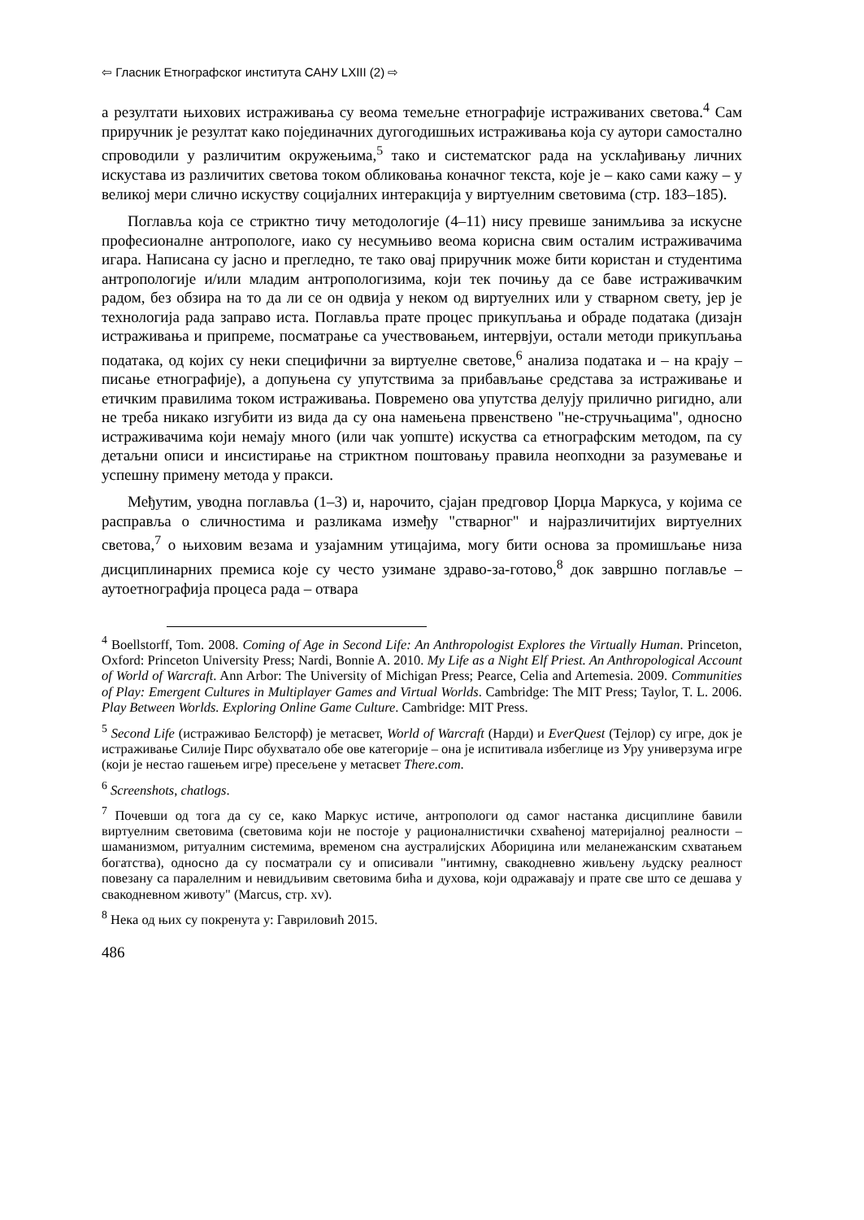⇦ Гласник Етнографског института САНУ LXIII (2) ⇨
а резултати њихових истраживања су веома темељне етнографије истраживаних светова.<sup>4</sup> Сам приручник је резултат како појединачних дугогодишњих истраживања која су аутори самостално спроводили у различитим окружењима,<sup>5</sup> тако и систематског рада на усклађивању личних искустава из различитих светова током обликовања коначног текста, које је – како сами кажу – у великој мери слично искуству социјалних интеракција у виртуелним световима (стр. 183–185).
Поглавља која се стриктно тичу методологије (4–11) нису превише занимљива за искусне професионалне антропологе, иако су несумњиво веома корисна свим осталим истраживачима игара. Написана су јасно и прегледно, те тако овај приручник може бити користан и студентима антропологије и/или младим антропологизима, који тек почињу да се баве истраживачким радом, без обзира на то да ли се он одвија у неком од виртуелних или у стварном свету, јер је технологија рада заправо иста. Поглавља прате процес прикупљања и обраде података (дизајн истраживања и припреме, посматрање са учествовањем, интервјуи, остали методи прикупљања података, од којих су неки специфични за виртуелне светове,<sup>6</sup> анализа података и – на крају – писање етнографије), а допуњена су упутствима за прибављање средстава за истраживање и етичким правилима током истраживања. Повремено ова упутства делују прилично ригидно, али не треба никако изгубити из вида да су она намењена првенствено "не-стручњацима", односно истраживачима који немају много (или чак уопште) искуства са етнографским методом, па су детаљни описи и инсистирање на стриктном поштовању правила неопходни за разумевање и успешну примену метода у пракси.
Међутим, уводна поглавља (1–3) и, нарочито, сјајан предговор Џорџа Маркуса, у којима се расправља о сличностима и разликама између "стварног" и најразличитијих виртуелних светова,<sup>7</sup> о њиховим везама и узајамним утицајима, могу бити основа за промишљање низа дисциплинарних премиса које су често узимане здраво-за-готово,<sup>8</sup> док завршно поглавље – аутоетнографија процеса рада – отвара
<sup>4</sup> Boellstorff, Tom. 2008. Coming of Age in Second Life: An Anthropologist Explores the Virtually Human. Princeton, Oxford: Princeton University Press; Nardi, Bonnie A. 2010. My Life as a Night Elf Priest. An Anthropological Account of World of Warcraft. Ann Arbor: The University of Michigan Press; Pearce, Celia and Artemesia. 2009. Communities of Play: Emergent Cultures in Multiplayer Games and Virtual Worlds. Cambridge: The MIT Press; Taylor, T. L. 2006. Play Between Worlds. Exploring Online Game Culture. Cambridge: MIT Press.
<sup>5</sup> Second Life (истраживао Белсторф) је метасвет, World of Warcraft (Нарди) и EverQuest (Тејлор) су игре, док је истраживање Силије Пирс обухватало обе ове категорије – она је испитивала избеглице из Уру универзума игре (који је нестао гашењем игре) пресељене у метасвет There.com.
<sup>6</sup> Screenshots, chatlogs.
<sup>7</sup> Почевши од тога да су се, како Маркус истиче, антропологи од самог настанка дисциплине бавили виртуелним световима (световима који не постоје у рационалнистички схваћеној материјалној реалности – шаманизмом, ритуалним системима, временом сна аустралијских Абориџина или меланежанским схватањем богатства), односно да су посматрали су и описивали "интимну, свакодневно живљену људску реалност повезану са паралелним и невидљивим световима бића и духова, који одражавају и прате све што се дешава у свакодневном животу" (Marcus, стр. xv).
<sup>8</sup> Нека од њих су покренута у: Гавриловић 2015.
486